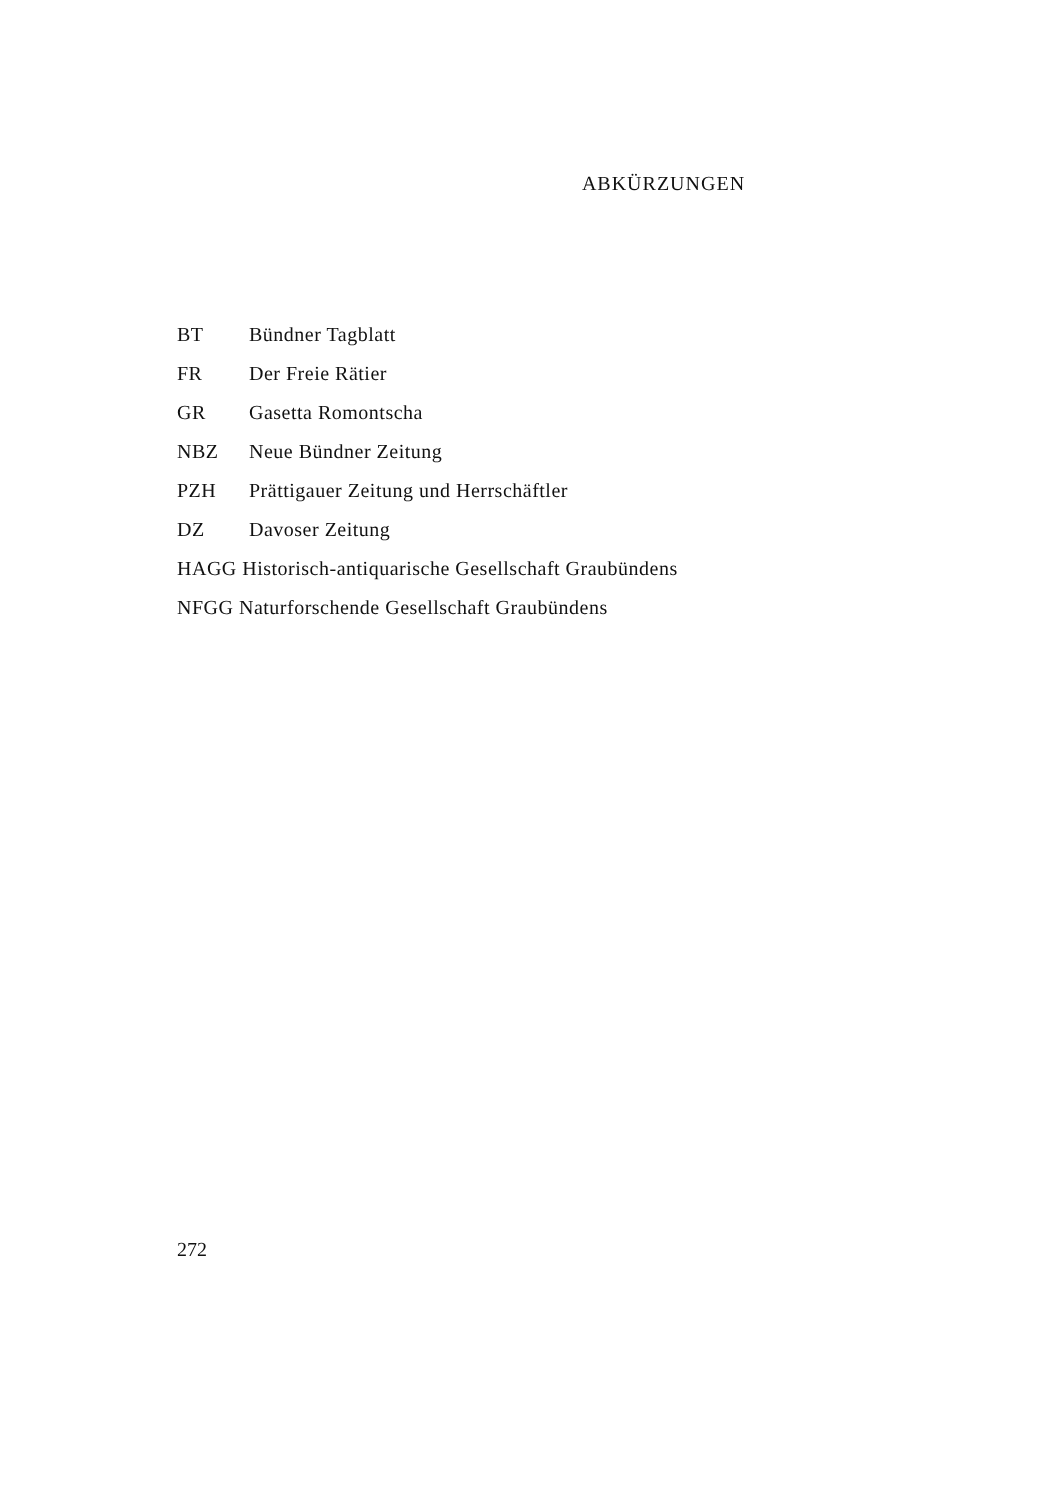ABKÜRZUNGEN
BT Bündner Tagblatt
FR Der Freie Rätier
GR Gasetta Romontscha
NBZ Neue Bündner Zeitung
PZH Prättigauer Zeitung und Herrschäftler
DZ Davoser Zeitung
HAGG Historisch-antiquarische Gesellschaft Graubündens
NFGG Naturforschende Gesellschaft Graubündens
272